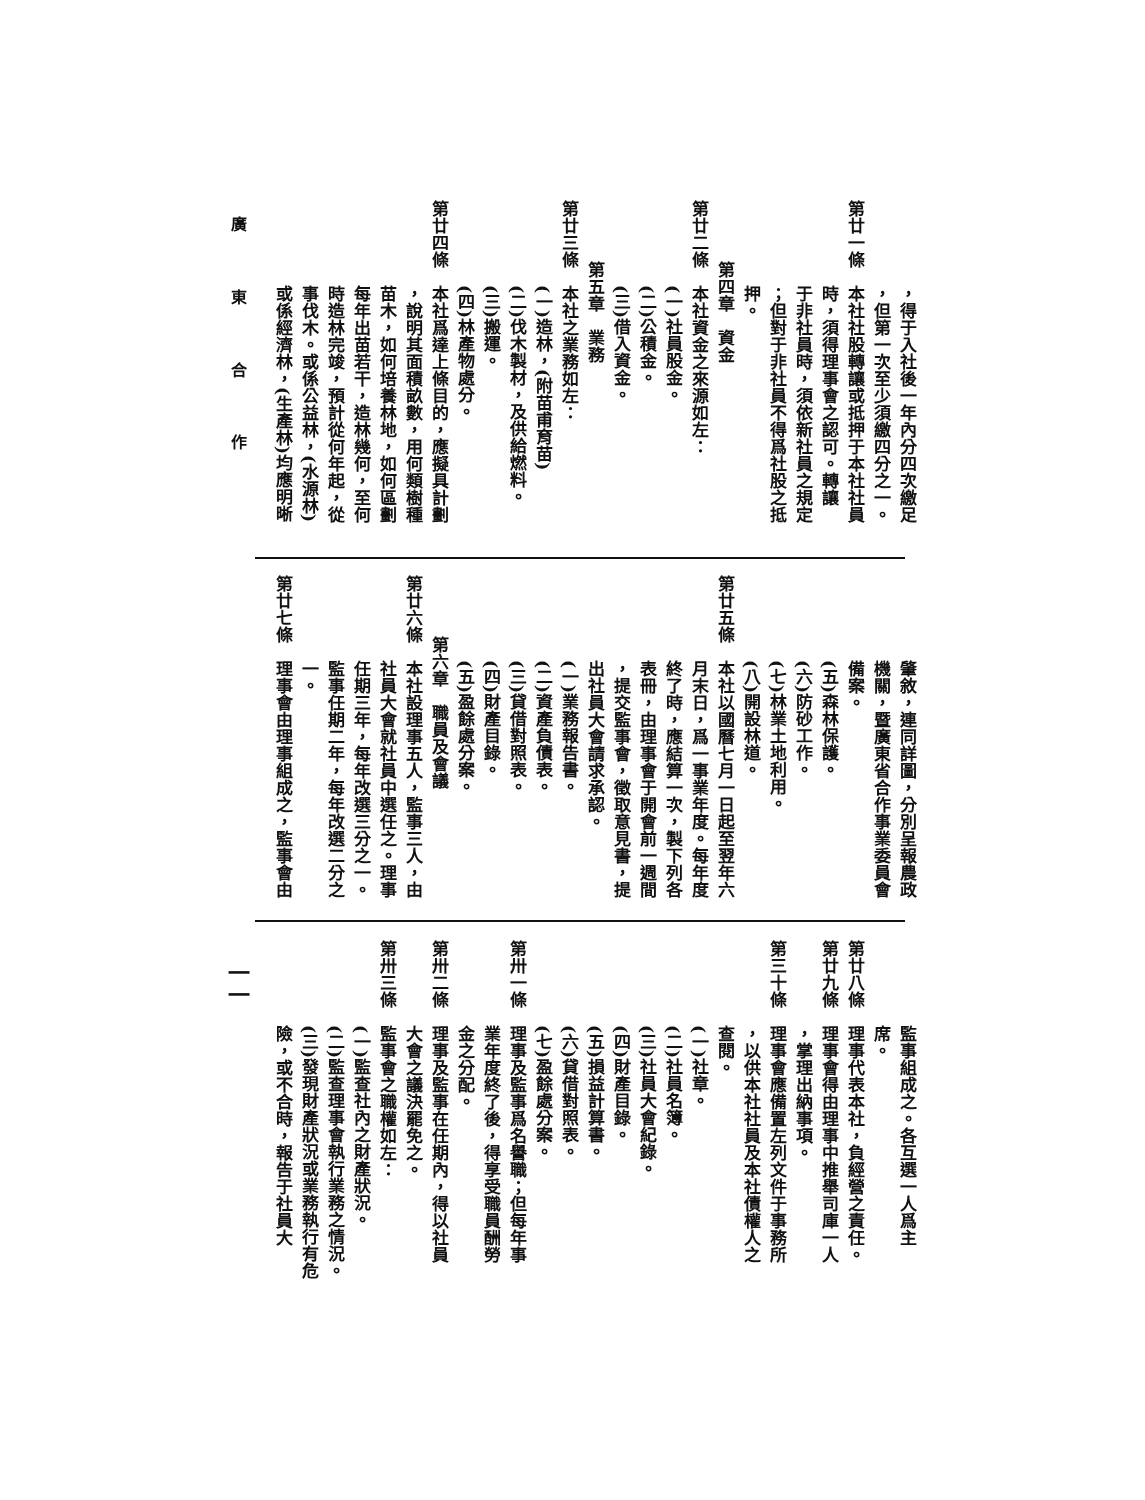，得于入社後一年內分四次繳足
，但第一次至少須繳四分之一。
第廿一條本社社股轉讓或抵押于本社社員
時，須得理事會之認可。轉讓
于非社員時，須依新社員之規定
；但對于非社員不得爲社股之抵
押。
第四章　資金
第廿二條本社資金之來源如左：
(一)社員股金。
(二)公積金。
(三)借入資金。
第五章　業務
第廿三條本社之業務如左：
(一)造林，(附苗甫育苗)
(二)伐木製材，及供給燃料。
(三)搬運。
(四)林產物處分。
第廿四條本社爲達上條目的，應擬具計劃
，說明其面積畝數，用何類樹種
苗木，如何培養林地，如何區劃
每年出苗若干，造林幾何，至何
時造林完竣，預計從何年起，從
事伐木。或係公益林，(水源林)
或係經濟林，(生產林)均應明晰
廣 東 合 作
肇敘，連同詳圖，分別呈報農政
機關，暨廣東省合作事業委員會
備案。
(五)森林保護。
(六)防砂工作。
(七)林業土地利用。
(八)開設林道。
第廿五條本社以國曆七月一日起至翌年六
月末日，爲一事業年度。每年度
終了時，應結算一次，製下列各
表冊，由理事會于開會前一週間
，提交監事會，徵取意見書，提
出社員大會請求承認。
(一)業務報告書。
(二)資產負債表。
(三)貸借對照表。
(四)財產目錄。
(五)盈餘處分案。
第六章　職員及會議
第廿六條本社設理事五人，監事三人，由
社員大會就社員中選任之。理事
任期三年，每年改選三分之一。
監事任期二年，每年改選二分之
一。
第廿七條理事會由理事組成之，監事會由
監事組成之。各互選一人爲主
席。
第廿八條理事代表本社，負經營之責任。
第廿九條理事會得由理事中推舉司庫一人
，掌理出納事項。
第三十條理事會應備置左列文件于事務所
，以供本社社員及本社債權人之
查閱。
(一)社章。
(二)社員名簿。
(三)社員大會紀錄。
(四)財產目錄。
(五)損益計算書。
(六)貸借對照表。
(七)盈餘處分案。
第卅一條理事及監事爲名譽職；但每年事
業年度終了後，得享受職員酬勞
金之分配。
第卅二條理事及監事在任期內，得以社員
大會之議決罷免之。
第卅三條監事會之職權如左：
(一)監查社內之財產狀況。
(二)監查理事會執行業務之情況。
(三)發現財產狀況或業務執行有危
險，或不合時，報告于社員大
一一